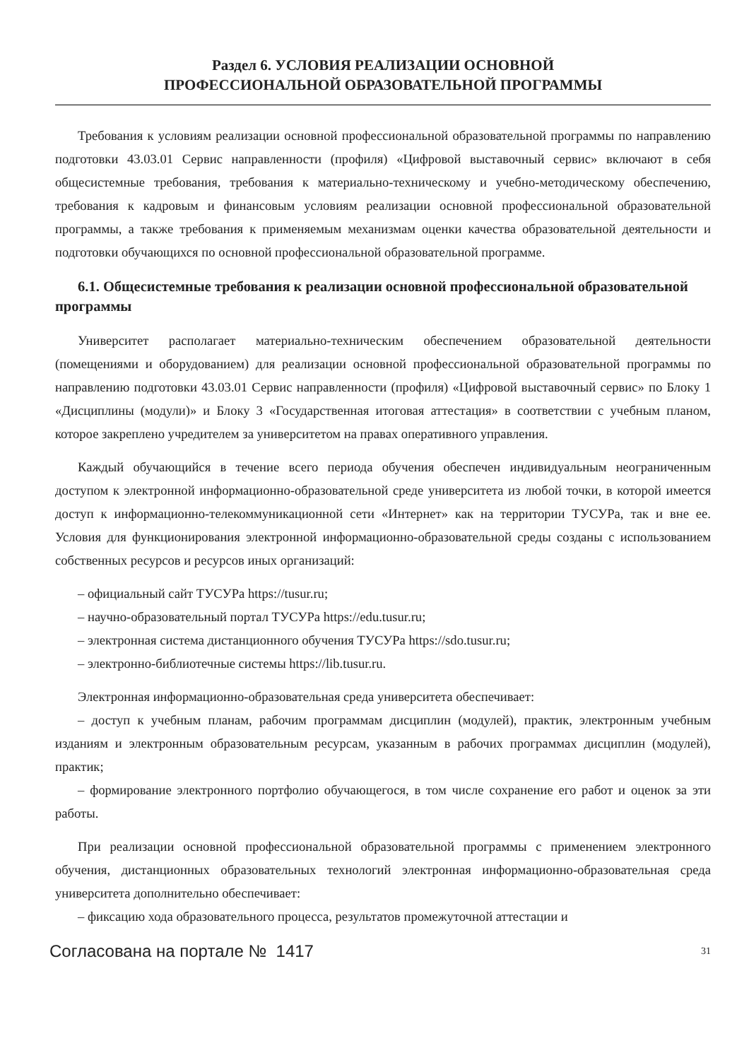Раздел 6. УСЛОВИЯ РЕАЛИЗАЦИИ ОСНОВНОЙ
ПРОФЕССИОНАЛЬНОЙ ОБРАЗОВАТЕЛЬНОЙ ПРОГРАММЫ
Требования к условиям реализации основной профессиональной образовательной программы по направлению подготовки 43.03.01 Сервис направленности (профиля) «Цифровой выставочный сервис» включают в себя общесистемные требования, требования к материально-техническому и учебно-методическому обеспечению, требования к кадровым и финансовым условиям реализации основной профессиональной образовательной программы, а также требования к применяемым механизмам оценки качества образовательной деятельности и подготовки обучающихся по основной профессиональной образовательной программе.
6.1. Общесистемные требования к реализации основной профессиональной образовательной программы
Университет располагает материально-техническим обеспечением образовательной деятельности (помещениями и оборудованием) для реализации основной профессиональной образовательной программы по направлению подготовки 43.03.01 Сервис направленности (профиля) «Цифровой выставочный сервис» по Блоку 1 «Дисциплины (модули)» и Блоку 3 «Государственная итоговая аттестация» в соответствии с учебным планом, которое закреплено учредителем за университетом на правах оперативного управления.
Каждый обучающийся в течение всего периода обучения обеспечен индивидуальным неограниченным доступом к электронной информационно-образовательной среде университета из любой точки, в которой имеется доступ к информационно-телекоммуникационной сети «Интернет» как на территории ТУСУРа, так и вне ее. Условия для функционирования электронной информационно-образовательной среды созданы с использованием собственных ресурсов и ресурсов иных организаций:
– официальный сайт ТУСУРа https://tusur.ru;
– научно-образовательный портал ТУСУРа https://edu.tusur.ru;
– электронная система дистанционного обучения ТУСУРа https://sdo.tusur.ru;
– электронно-библиотечные системы https://lib.tusur.ru.
Электронная информационно-образовательная среда университета обеспечивает:
– доступ к учебным планам, рабочим программам дисциплин (модулей), практик, электронным учебным изданиям и электронным образовательным ресурсам, указанным в рабочих программах дисциплин (модулей), практик;
– формирование электронного портфолио обучающегося, в том числе сохранение его работ и оценок за эти работы.
При реализации основной профессиональной образовательной программы с применением электронного обучения, дистанционных образовательных технологий электронная информационно-образовательная среда университета дополнительно обеспечивает:
– фиксацию хода образовательного процесса, результатов промежуточной аттестации и
Согласована на портале № 1417 31